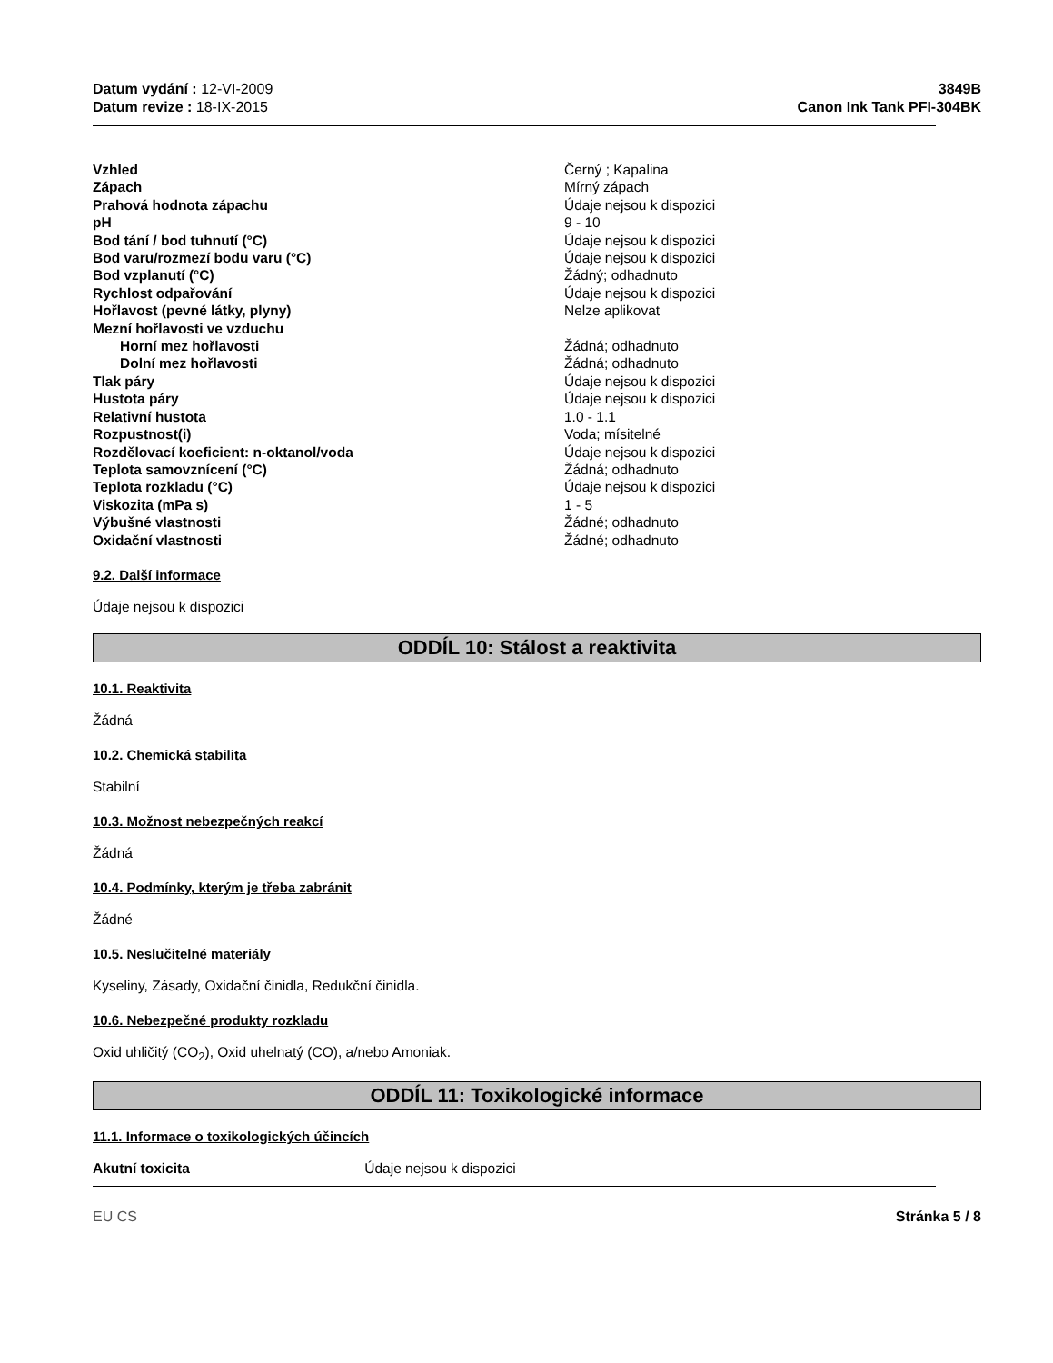Datum vydání : 12-VI-2009
Datum revize : 18-IX-2015
3849B
Canon Ink Tank PFI-304BK
| Vzhled | Černý ; Kapalina |
| Zápach | Mírný zápach |
| Prahová hodnota zápachu | Údaje nejsou k dispozici |
| pH | 9 - 10 |
| Bod tání / bod tuhnutí (°C) | Údaje nejsou k dispozici |
| Bod varu/rozmezí bodu varu (°C) | Údaje nejsou k dispozici |
| Bod vzplanutí (°C) | Žádný; odhadnuto |
| Rychlost odpařování | Údaje nejsou k dispozici |
| Hořlavost (pevné látky, plyny) | Nelze aplikovat |
| Mezní hořlavosti ve vzduchu | |
| Horní mez hořlavosti | Žádná; odhadnuto |
| Dolní mez hořlavosti | Žádná; odhadnuto |
| Tlak páry | Údaje nejsou k dispozici |
| Hustota páry | Údaje nejsou k dispozici |
| Relativní hustota | 1.0 - 1.1 |
| Rozpustnost(i) | Voda; mísitelné |
| Rozdělovací koeficient: n-oktanol/voda | Údaje nejsou k dispozici |
| Teplota samovznícení (°C) | Žádná; odhadnuto |
| Teplota rozkladu (°C) | Údaje nejsou k dispozici |
| Viskozita (mPa s) | 1 - 5 |
| Výbušné vlastnosti | Žádné; odhadnuto |
| Oxidační vlastnosti | Žádné; odhadnuto |
9.2. Další informace
Údaje nejsou k dispozici
ODDÍL 10: Stálost a reaktivita
10.1. Reaktivita
Žádná
10.2. Chemická stabilita
Stabilní
10.3. Možnost nebezpečných reakcí
Žádná
10.4. Podmínky, kterým je třeba zabránit
Žádné
10.5. Neslučitelné materiály
Kyseliny, Zásady, Oxidační činidla, Redukční činidla.
10.6. Nebezpečné produkty rozkladu
Oxid uhličitý (CO<sub>2</sub>), Oxid uhelnatý (CO), a/nebo Amoniak.
ODDÍL 11: Toxikologické informace
11.1. Informace o toxikologických účincích
Akutní toxicita Údaje nejsou k dispozici
EU CS Stránka 5 / 8